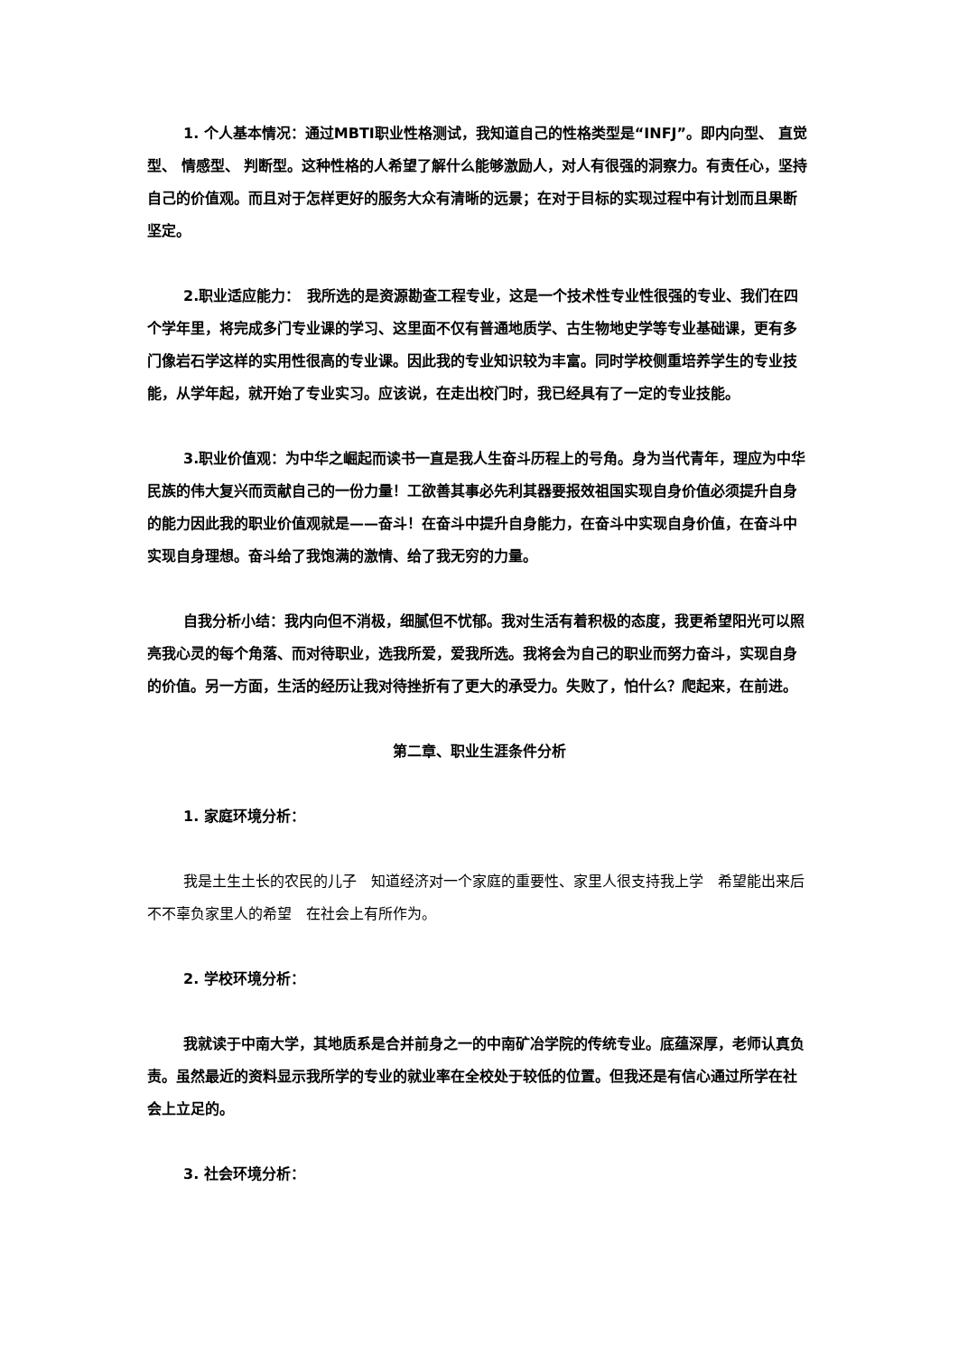1. 个人基本情况：通过MBTI职业性格测试，我知道自己的性格类型是“INFJ”。即内向型、 直觉型、 情感型、 判断型。这种性格的人希望了解什么能够激励人，对人有很强的洞察力。有责任心，坚持自己的价值观。而且对于怎样更好的服务大众有清晰的远景；在对于目标的实现过程中有计划而且果断坚定。
2.职业适应能力：　我所选的是资源勘查工程专业，这是一个技术性专业性很强的专业、我们在四个学年里，将完成多门专业课的学习、这里面不仅有普通地质学、古生物地史学等专业基础课，更有多门像岩石学这样的实用性很高的专业课。因此我的专业知识较为丰富。同时学校侧重培养学生的专业技能，从学年起，就开始了专业实习。应该说，在走出校门时，我已经具有了一定的专业技能。
3.职业价值观：为中华之崛起而读书一直是我人生奋斗历程上的号角。身为当代青年，理应为中华民族的伟大复兴而贡献自己的一份力量！工欲善其事必先利其器要报效祖国实现自身价值必须提升自身的能力因此我的职业价值观就是——奋斗！在奋斗中提升自身能力，在奋斗中实现自身价值，在奋斗中实现自身理想。奋斗给了我饱满的激情、给了我无穷的力量。
自我分析小结：我内向但不消极，细腻但不忧郁。我对生活有着积极的态度，我更希望阳光可以照亮我心灵的每个角落、而对待职业，选我所爱，爱我所选。我将会为自己的职业而努力奋斗，实现自身的价值。另一方面，生活的经历让我对待挫折有了更大的承受力。失败了，怕什么？爬起来，在前进。
第二章、职业生涯条件分析
1. 家庭环境分析：
我是土生土长的农民的儿子　知道经济对一个家庭的重要性、家里人很支持我上学　希望能出来后不不辜负家里人的希望　在社会上有所作为。
2. 学校环境分析：
我就读于中南大学，其地质系是合并前身之一的中南矿冶学院的传统专业。底蕴深厚，老师认真负责。虽然最近的资料显示我所学的专业的就业率在全校处于较低的位置。但我还是有信心通过所学在社会上立足的。
3. 社会环境分析：